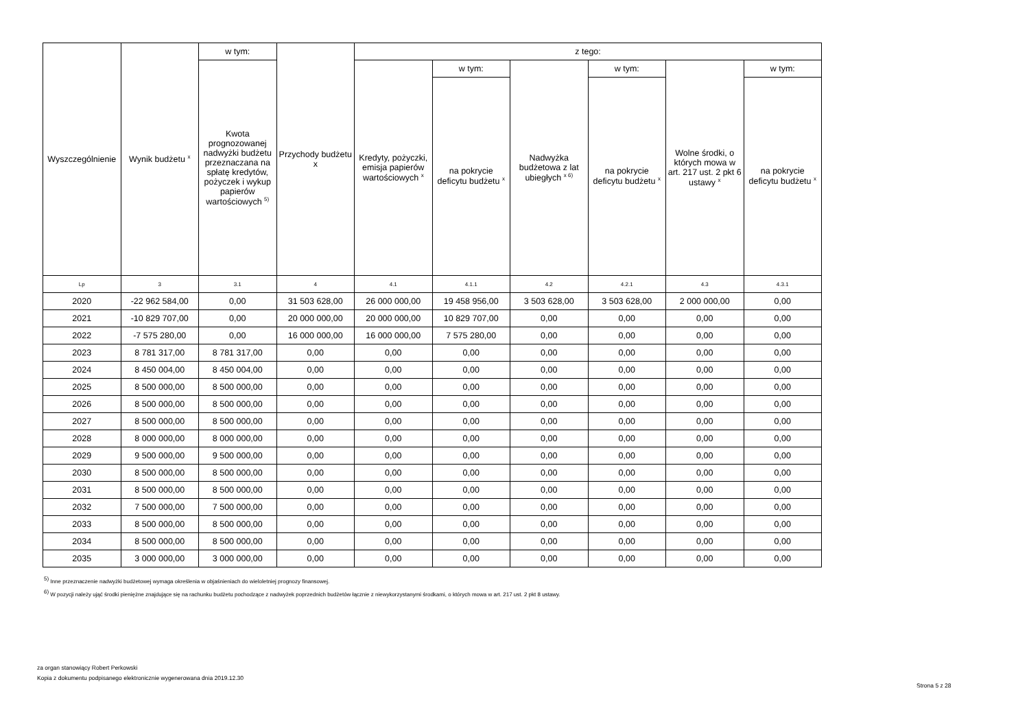| Wyszczególnienie | Wynik budżetu <sup>x</sup> | w tym: | Przychody budżetu x | z tego: | | | | | |
| --- | --- | --- | --- | --- | --- | --- | --- | --- | --- |
| | | Kwota prognozowanej nadwyżki budżetu przeznaczana na spłatę kredytów, pożyczek i wykup papierów wartościowych <sup>5)</sup> | | Kredyty, pożyczki, emisja papierów wartościowych <sup>x</sup> | w tym: | Nadwyżka budżetowa z lat ubiegłych <sup>x 6)</sup> | w tym: | Wolne środki, o których mowa w art. 217 ust. 2 pkt 6 ustawy <sup>x</sup> | w tym: |
| | | | | | na pokrycie deficytu budżetu <sup>x</sup> | | na pokrycie deficytu budżetu <sup>x</sup> | | na pokrycie deficytu budżetu <sup>x</sup> |
| Lp | 3 | 3.1 | 4 | 4.1 | 4.1.1 | 4.2 | 4.2.1 | 4.3 | 4.3.1 |
| 2020 | -22 962 584,00 | 0,00 | 31 503 628,00 | 26 000 000,00 | 19 458 956,00 | 3 503 628,00 | 3 503 628,00 | 2 000 000,00 | 0,00 |
| 2021 | -10 829 707,00 | 0,00 | 20 000 000,00 | 20 000 000,00 | 10 829 707,00 | 0,00 | 0,00 | 0,00 | 0,00 |
| 2022 | -7 575 280,00 | 0,00 | 16 000 000,00 | 16 000 000,00 | 7 575 280,00 | 0,00 | 0,00 | 0,00 | 0,00 |
| 2023 | 8 781 317,00 | 8 781 317,00 | 0,00 | 0,00 | 0,00 | 0,00 | 0,00 | 0,00 | 0,00 |
| 2024 | 8 450 004,00 | 8 450 004,00 | 0,00 | 0,00 | 0,00 | 0,00 | 0,00 | 0,00 | 0,00 |
| 2025 | 8 500 000,00 | 8 500 000,00 | 0,00 | 0,00 | 0,00 | 0,00 | 0,00 | 0,00 | 0,00 |
| 2026 | 8 500 000,00 | 8 500 000,00 | 0,00 | 0,00 | 0,00 | 0,00 | 0,00 | 0,00 | 0,00 |
| 2027 | 8 500 000,00 | 8 500 000,00 | 0,00 | 0,00 | 0,00 | 0,00 | 0,00 | 0,00 | 0,00 |
| 2028 | 8 000 000,00 | 8 000 000,00 | 0,00 | 0,00 | 0,00 | 0,00 | 0,00 | 0,00 | 0,00 |
| 2029 | 9 500 000,00 | 9 500 000,00 | 0,00 | 0,00 | 0,00 | 0,00 | 0,00 | 0,00 | 0,00 |
| 2030 | 8 500 000,00 | 8 500 000,00 | 0,00 | 0,00 | 0,00 | 0,00 | 0,00 | 0,00 | 0,00 |
| 2031 | 8 500 000,00 | 8 500 000,00 | 0,00 | 0,00 | 0,00 | 0,00 | 0,00 | 0,00 | 0,00 |
| 2032 | 7 500 000,00 | 7 500 000,00 | 0,00 | 0,00 | 0,00 | 0,00 | 0,00 | 0,00 | 0,00 |
| 2033 | 8 500 000,00 | 8 500 000,00 | 0,00 | 0,00 | 0,00 | 0,00 | 0,00 | 0,00 | 0,00 |
| 2034 | 8 500 000,00 | 8 500 000,00 | 0,00 | 0,00 | 0,00 | 0,00 | 0,00 | 0,00 | 0,00 |
| 2035 | 3 000 000,00 | 3 000 000,00 | 0,00 | 0,00 | 0,00 | 0,00 | 0,00 | 0,00 | 0,00 |
<sup>5)</sup> Inne przeznaczenie nadwyżki budżetowej wymaga określenia w objaśnieniach do wieloletniej prognozy finansowej.
<sup>6)</sup> W pozycji należy ująć środki pieniężne znajdujące się na rachunku budżetu pochodzące z nadwyżek poprzednich budżetów łącznie z niewykorzystanymi środkami, o których mowa w art. 217 ust. 2 pkt 8 ustawy.
za organ stanowiący Robert Perkowski
Kopia z dokumentu podpisanego elektronicznie wygenerowana dnia 2019.12.30
Strona 5 z 28